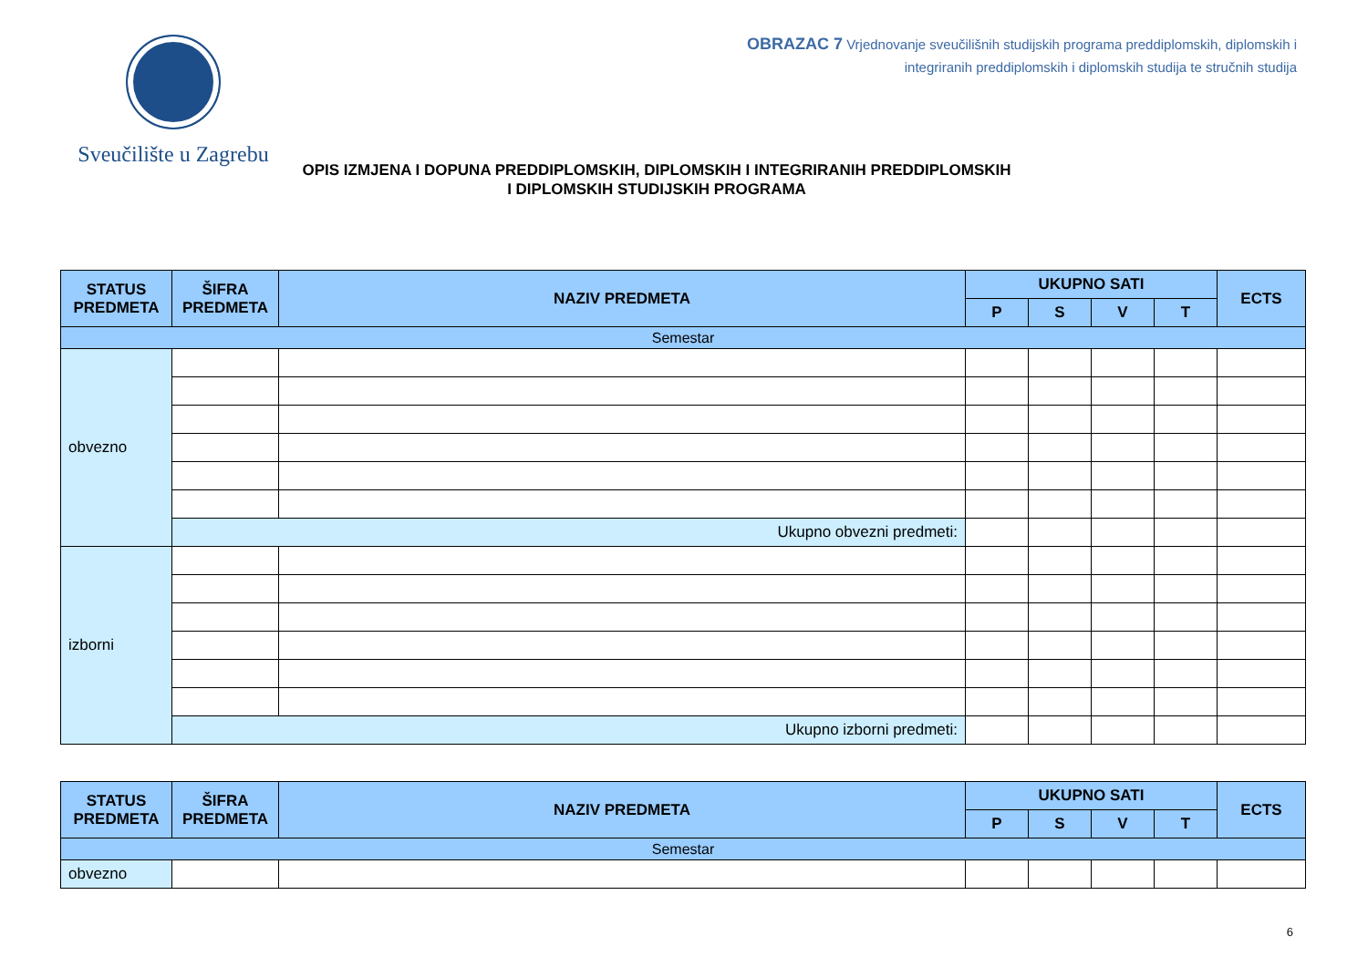Sveučilište u Zagrebu
OBRAZAC 7 Vrjednovanje sveučilišnih studijskih programa preddiplomskih, diplomskih i
integriranih preddiplomskih i diplomskih studija te stručnih studija
OPIS IZMJENA I DOPUNA PREDDIPLOMSKIH, DIPLOMSKIH I INTEGRIRANIH PREDDIPLOMSKIH
I DIPLOMSKIH STUDIJSKIH PROGRAMA
| STATUS PREDMETA | ŠIFRA PREDMETA | NAZIV PREDMETA | UKUPNO SATI | | | | ECTS |
| --- | --- | --- | --- | --- | --- | --- | --- |
| | | | P | S | V | T | |
| Semestar | | | | | | | |
| obvezno | | | | | | | |
| | Ukupno obvezni predmeti: | | | | | | |
| izborni | | | | | | | |
| | Ukupno izborni predmeti: | | | | | | |
| STATUS PREDMETA | ŠIFRA PREDMETA | NAZIV PREDMETA | UKUPNO SATI | | | | ECTS |
| --- | --- | --- | --- | --- | --- | --- | --- |
| | | | P | S | V | T | |
| Semestar | | | | | | | |
| obvezno | | | | | | | |
6